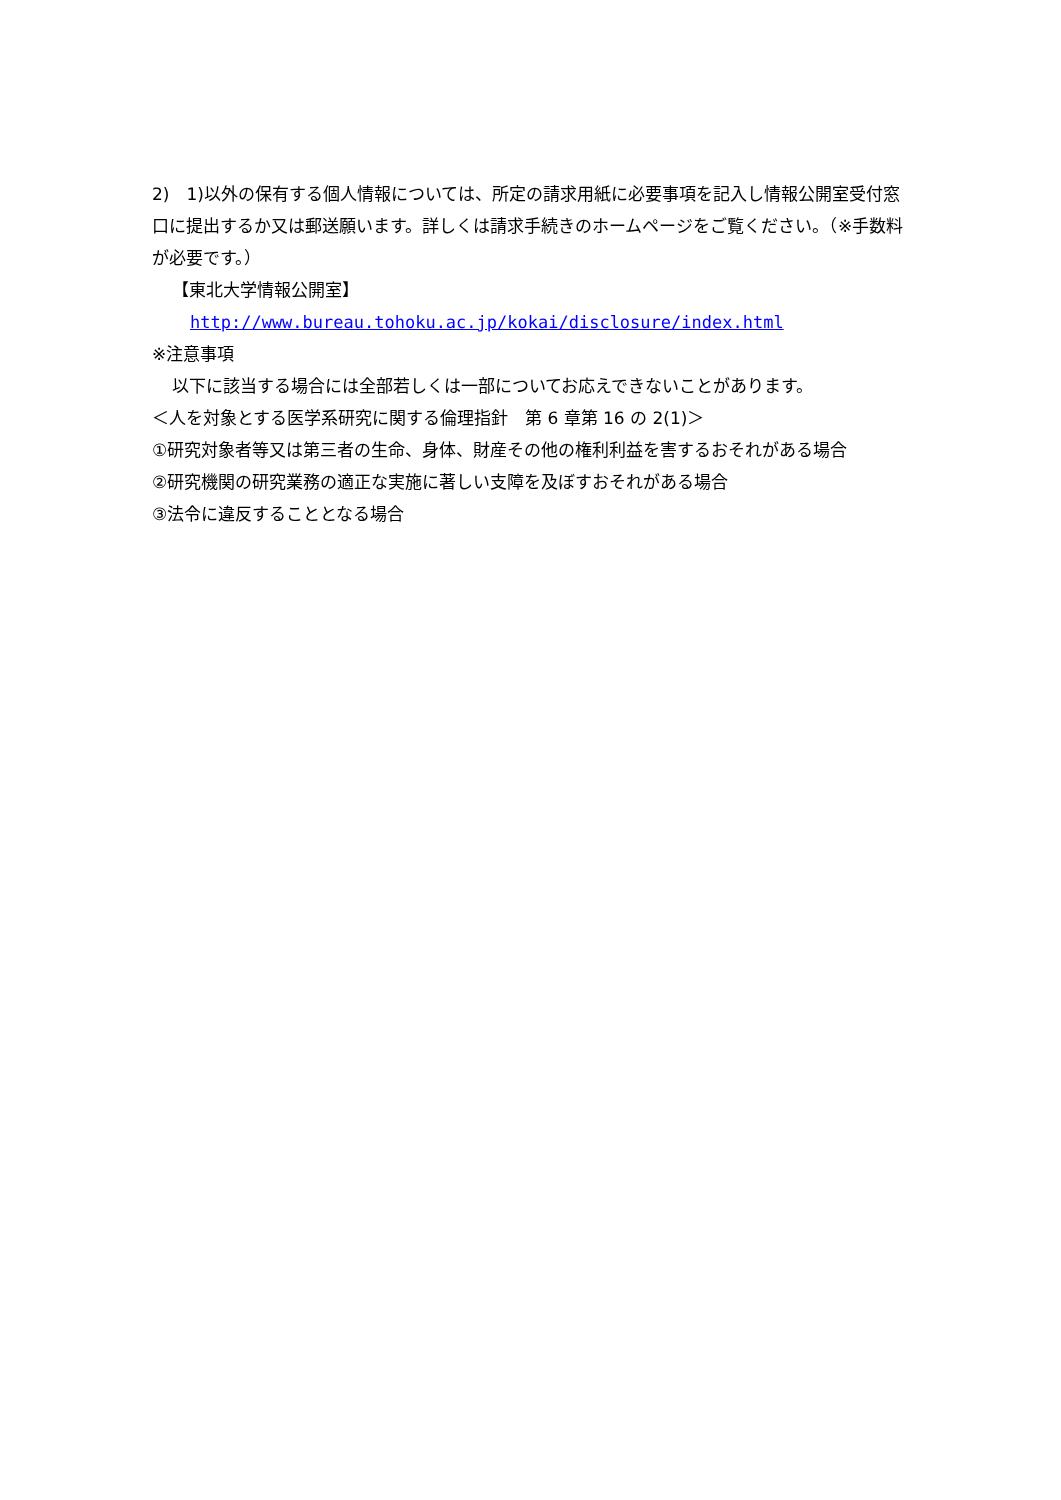2)　1)以外の保有する個人情報については、所定の請求用紙に必要事項を記入し情報公開室受付窓口に提出するか又は郵送願います。詳しくは請求手続きのホームページをご覧ください。（※手数料が必要です。）
【東北大学情報公開室】
http://www.bureau.tohoku.ac.jp/kokai/disclosure/index.html
※注意事項
以下に該当する場合には全部若しくは一部についてお応えできないことがあります。
＜人を対象とする医学系研究に関する倫理指針　第 6 章第 16 の 2(1)＞
①研究対象者等又は第三者の生命、身体、財産その他の権利利益を害するおそれがある場合
②研究機関の研究業務の適正な実施に著しい支障を及ぼすおそれがある場合
③法令に違反することとなる場合